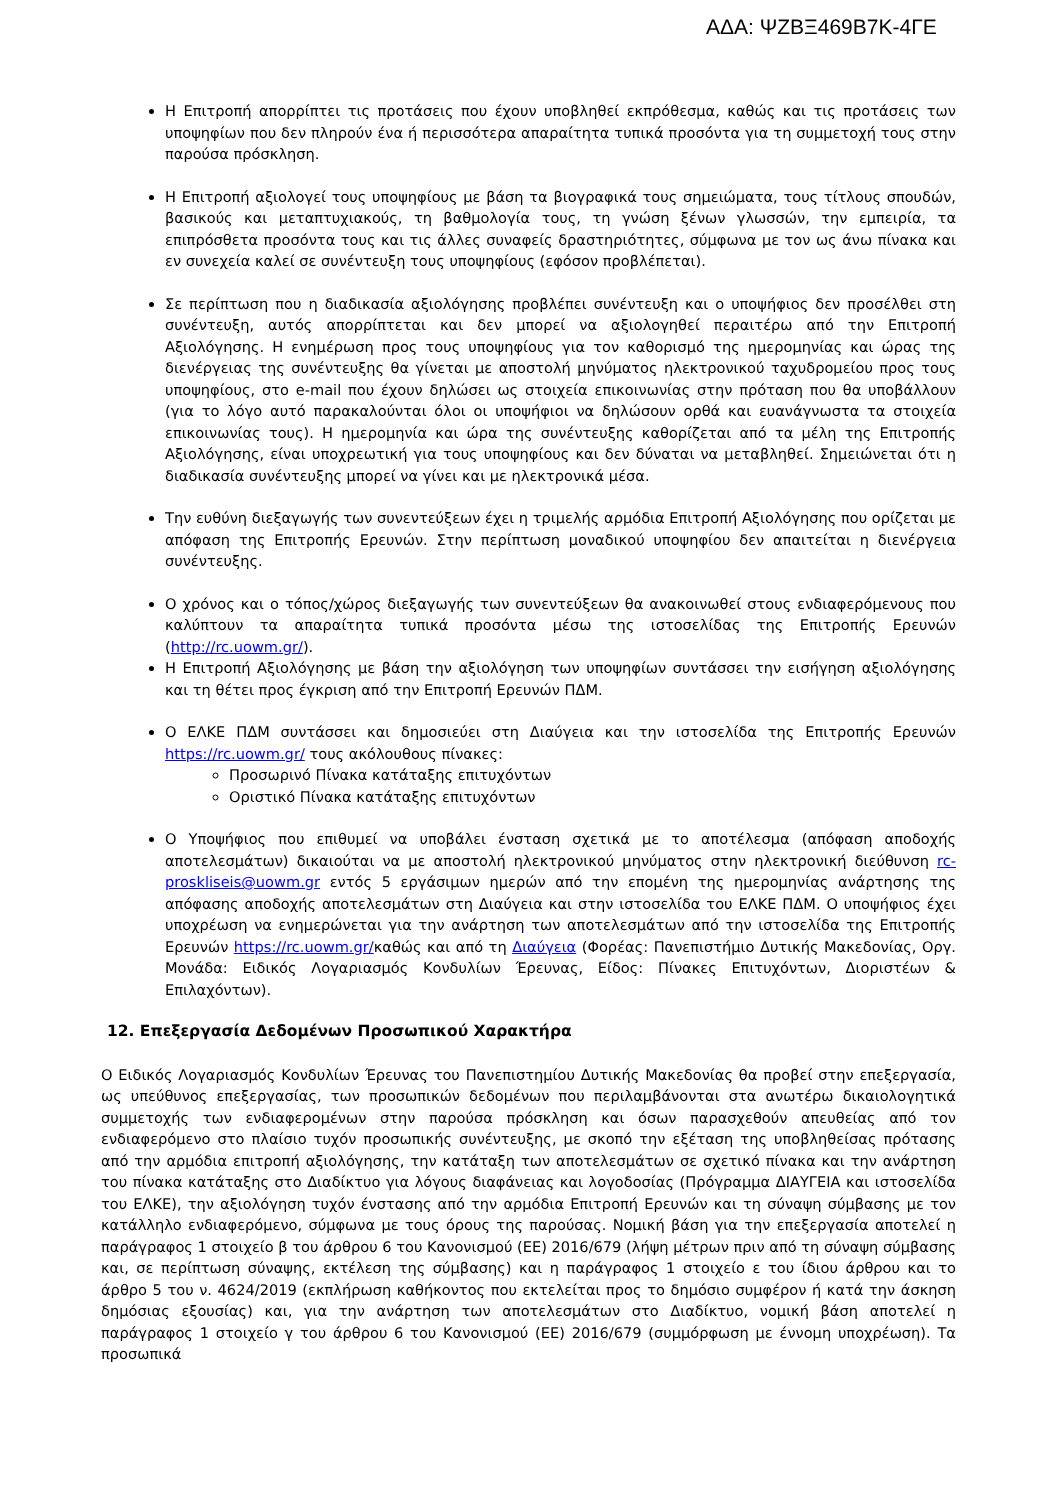ΑΔΑ: ΨΖΒΞ469Β7Κ-4ΓΕ
Η Επιτροπή απορρίπτει τις προτάσεις που έχουν υποβληθεί εκπρόθεσμα, καθώς και τις προτάσεις των υποψηφίων που δεν πληρούν ένα ή περισσότερα απαραίτητα τυπικά προσόντα για τη συμμετοχή τους στην παρούσα πρόσκληση.
Η Επιτροπή αξιολογεί τους υποψηφίους με βάση τα βιογραφικά τους σημειώματα, τους τίτλους σπουδών, βασικούς και μεταπτυχιακούς, τη βαθμολογία τους, τη γνώση ξένων γλωσσών, την εμπειρία, τα επιπρόσθετα προσόντα τους και τις άλλες συναφείς δραστηριότητες, σύμφωνα με τον ως άνω πίνακα και εν συνεχεία καλεί σε συνέντευξη τους υποψηφίους (εφόσον προβλέπεται).
Σε περίπτωση που η διαδικασία αξιολόγησης προβλέπει συνέντευξη και ο υποψήφιος δεν προσέλθει στη συνέντευξη, αυτός απορρίπτεται και δεν μπορεί να αξιολογηθεί περαιτέρω από την Επιτροπή Αξιολόγησης. Η ενημέρωση προς τους υποψηφίους για τον καθορισμό της ημερομηνίας και ώρας της διενέργειας της συνέντευξης θα γίνεται με αποστολή μηνύματος ηλεκτρονικού ταχυδρομείου προς τους υποψηφίους, στο e-mail που έχουν δηλώσει ως στοιχεία επικοινωνίας στην πρόταση που θα υποβάλλουν (για το λόγο αυτό παρακαλούνται όλοι οι υποψήφιοι να δηλώσουν ορθά και ευανάγνωστα τα στοιχεία επικοινωνίας τους). Η ημερομηνία και ώρα της συνέντευξης καθορίζεται από τα μέλη της Επιτροπής Αξιολόγησης, είναι υποχρεωτική για τους υποψηφίους και δεν δύναται να μεταβληθεί. Σημειώνεται ότι η διαδικασία συνέντευξης μπορεί να γίνει και με ηλεκτρονικά μέσα.
Την ευθύνη διεξαγωγής των συνεντεύξεων έχει η τριμελής αρμόδια Επιτροπή Αξιολόγησης που ορίζεται με απόφαση της Επιτροπής Ερευνών. Στην περίπτωση μοναδικού υποψηφίου δεν απαιτείται η διενέργεια συνέντευξης.
Ο χρόνος και ο τόπος/χώρος διεξαγωγής των συνεντεύξεων θα ανακοινωθεί στους ενδιαφερόμενους που καλύπτουν τα απαραίτητα τυπικά προσόντα μέσω της ιστοσελίδας της Επιτροπής Ερευνών (http://rc.uowm.gr/).
Η Επιτροπή Αξιολόγησης με βάση την αξιολόγηση των υποψηφίων συντάσσει την εισήγηση αξιολόγησης και τη θέτει προς έγκριση από την Επιτροπή Ερευνών ΠΔΜ.
Ο ΕΛΚΕ ΠΔΜ συντάσσει και δημοσιεύει στη Διαύγεια και την ιστοσελίδα της Επιτροπής Ερευνών https://rc.uowm.gr/ τους ακόλουθους πίνακες:
Προσωρινό Πίνακα κατάταξης επιτυχόντων
Οριστικό Πίνακα κατάταξης επιτυχόντων
Ο Υποψήφιος που επιθυμεί να υποβάλει ένσταση σχετικά με το αποτέλεσμα (απόφαση αποδοχής αποτελεσμάτων) δικαιούται να με αποστολή ηλεκτρονικού μηνύματος στην ηλεκτρονική διεύθυνση rc-proskliseis@uowm.gr εντός 5 εργάσιμων ημερών από την επομένη της ημερομηνίας ανάρτησης της απόφασης αποδοχής αποτελεσμάτων στη Διαύγεια και στην ιστοσελίδα του ΕΛΚΕ ΠΔΜ. Ο υποψήφιος έχει υποχρέωση να ενημερώνεται για την ανάρτηση των αποτελεσμάτων από την ιστοσελίδα της Επιτροπής Ερευνών https://rc.uowm.gr/καθώς και από τη Διαύγεια (Φορέας: Πανεπιστήμιο Δυτικής Μακεδονίας, Οργ. Μονάδα: Ειδικός Λογαριασμός Κονδυλίων Έρευνας, Είδος: Πίνακες Επιτυχόντων, Διοριστέων & Επιλαχόντων).
12. Επεξεργασία Δεδομένων Προσωπικού Χαρακτήρα
Ο Ειδικός Λογαριασμός Κονδυλίων Έρευνας του Πανεπιστημίου Δυτικής Μακεδονίας θα προβεί στην επεξεργασία, ως υπεύθυνος επεξεργασίας, των προσωπικών δεδομένων που περιλαμβάνονται στα ανωτέρω δικαιολογητικά συμμετοχής των ενδιαφερομένων στην παρούσα πρόσκληση και όσων παρασχεθούν απευθείας από τον ενδιαφερόμενο στο πλαίσιο τυχόν προσωπικής συνέντευξης, με σκοπό την εξέταση της υποβληθείσας πρότασης από την αρμόδια επιτροπή αξιολόγησης, την κατάταξη των αποτελεσμάτων σε σχετικό πίνακα και την ανάρτηση του πίνακα κατάταξης στο Διαδίκτυο για λόγους διαφάνειας και λογοδοσίας (Πρόγραμμα ΔΙΑΥΓΕΙΑ και ιστοσελίδα του ΕΛΚΕ), την αξιολόγηση τυχόν ένστασης από την αρμόδια Επιτροπή Ερευνών και τη σύναψη σύμβασης με τον κατάλληλο ενδιαφερόμενο, σύμφωνα με τους όρους της παρούσας. Νομική βάση για την επεξεργασία αποτελεί η παράγραφος 1 στοιχείο β του άρθρου 6 του Κανονισμού (ΕΕ) 2016/679 (λήψη μέτρων πριν από τη σύναψη σύμβασης και, σε περίπτωση σύναψης, εκτέλεση της σύμβασης) και η παράγραφος 1 στοιχείο ε του ίδιου άρθρου και το άρθρο 5 του ν. 4624/2019 (εκπλήρωση καθήκοντος που εκτελείται προς το δημόσιο συμφέρον ή κατά την άσκηση δημόσιας εξουσίας) και, για την ανάρτηση των αποτελεσμάτων στο Διαδίκτυο, νομική βάση αποτελεί η παράγραφος 1 στοιχείο γ του άρθρου 6 του Κανονισμού (ΕΕ) 2016/679 (συμμόρφωση με έννομη υποχρέωση). Τα προσωπικά